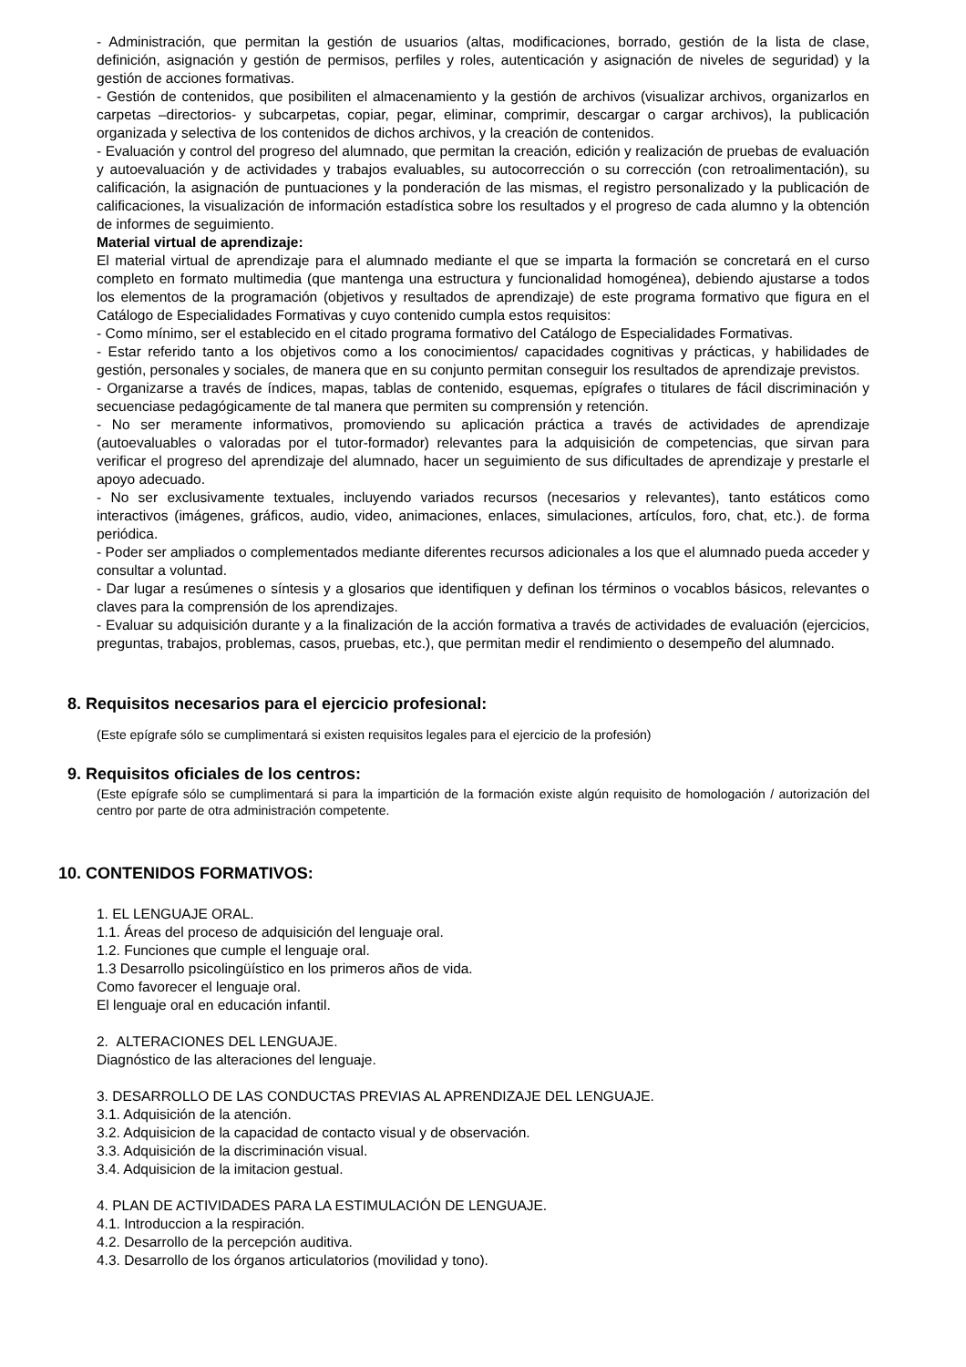- Administración, que permitan la gestión de usuarios (altas, modificaciones, borrado, gestión de la lista de clase, definición, asignación y gestión de permisos, perfiles y roles, autenticación y asignación de niveles de seguridad) y la gestión de acciones formativas.
- Gestión de contenidos, que posibiliten el almacenamiento y la gestión de archivos (visualizar archivos, organizarlos en carpetas –directorios- y subcarpetas, copiar, pegar, eliminar, comprimir, descargar o cargar archivos), la publicación organizada y selectiva de los contenidos de dichos archivos, y la creación de contenidos.
- Evaluación y control del progreso del alumnado, que permitan la creación, edición y realización de pruebas de evaluación y autoevaluación y de actividades y trabajos evaluables, su autocorrección o su corrección (con retroalimentación), su calificación, la asignación de puntuaciones y la ponderación de las mismas, el registro personalizado y la publicación de calificaciones, la visualización de información estadística sobre los resultados y el progreso de cada alumno y la obtención de informes de seguimiento.
Material virtual de aprendizaje:
El material virtual de aprendizaje para el alumnado mediante el que se imparta la formación se concretará en el curso completo en formato multimedia (que mantenga una estructura y funcionalidad homogénea), debiendo ajustarse a todos los elementos de la programación (objetivos y resultados de aprendizaje) de este programa formativo que figura en el Catálogo de Especialidades Formativas y cuyo contenido cumpla estos requisitos:
- Como mínimo, ser el establecido en el citado programa formativo del Catálogo de Especialidades Formativas.
- Estar referido tanto a los objetivos como a los conocimientos/ capacidades cognitivas y prácticas, y habilidades de gestión, personales y sociales, de manera que en su conjunto permitan conseguir los resultados de aprendizaje previstos.
- Organizarse a través de índices, mapas, tablas de contenido, esquemas, epígrafes o titulares de fácil discriminación y secuenciase pedagógicamente de tal manera que permiten su comprensión y retención.
- No ser meramente informativos, promoviendo su aplicación práctica a través de actividades de aprendizaje (autoevaluables o valoradas por el tutor-formador) relevantes para la adquisición de competencias, que sirvan para verificar el progreso del aprendizaje del alumnado, hacer un seguimiento de sus dificultades de aprendizaje y prestarle el apoyo adecuado.
- No ser exclusivamente textuales, incluyendo variados recursos (necesarios y relevantes), tanto estáticos como interactivos (imágenes, gráficos, audio, video, animaciones, enlaces, simulaciones, artículos, foro, chat, etc.). de forma periódica.
- Poder ser ampliados o complementados mediante diferentes recursos adicionales a los que el alumnado pueda acceder y consultar a voluntad.
- Dar lugar a resúmenes o síntesis y a glosarios que identifiquen y definan los términos o vocablos básicos, relevantes o claves para la comprensión de los aprendizajes.
- Evaluar su adquisición durante y a la finalización de la acción formativa a través de actividades de evaluación (ejercicios, preguntas, trabajos, problemas, casos, pruebas, etc.), que permitan medir el rendimiento o desempeño del alumnado.
8. Requisitos necesarios para el ejercicio profesional:
(Este epígrafe sólo se cumplimentará si existen requisitos legales para el ejercicio de la profesión)
9. Requisitos oficiales de los centros:
(Este epígrafe sólo se cumplimentará si para la impartición de la formación existe algún requisito de homologación / autorización del centro por parte de otra administración competente.
10. CONTENIDOS FORMATIVOS:
1. EL LENGUAJE ORAL.
1.1. Áreas del proceso de adquisición del lenguaje oral.
1.2. Funciones que cumple el lenguaje oral.
1.3 Desarrollo psicolingüístico en los primeros años de vida.
Como favorecer el lenguaje oral.
El lenguaje oral en educación infantil.
2. ALTERACIONES DEL LENGUAJE.
Diagnóstico de las alteraciones del lenguaje.
3. DESARROLLO DE LAS CONDUCTAS PREVIAS AL APRENDIZAJE DEL LENGUAJE.
3.1. Adquisición de la atención.
3.2. Adquisicion de la capacidad de contacto visual y de observación.
3.3. Adquisición de la discriminación visual.
3.4. Adquisicion de la imitacion gestual.
4. PLAN DE ACTIVIDADES PARA LA ESTIMULACIÓN DE LENGUAJE.
4.1. Introduccion a la respiración.
4.2. Desarrollo de la percepción auditiva.
4.3. Desarrollo de los órganos articulatorios (movilidad y tono).